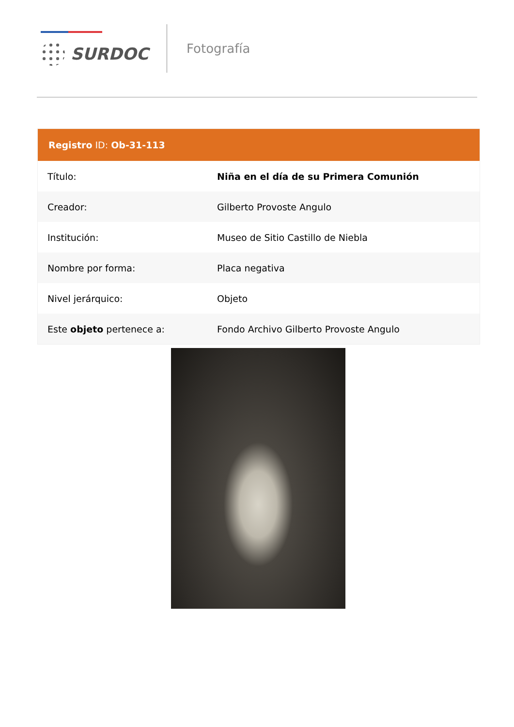SURDOC
Fotografía
| Registro ID: Ob-31-113 | |
| --- | --- |
| Título: | Niña en el día de su Primera Comunión |
| Creador: | Gilberto Provoste Angulo |
| Institución: | Museo de Sitio Castillo de Niebla |
| Nombre por forma: | Placa negativa |
| Nivel jerárquico: | Objeto |
| Este objeto pertenece a: | Fondo Archivo Gilberto Provoste Angulo |